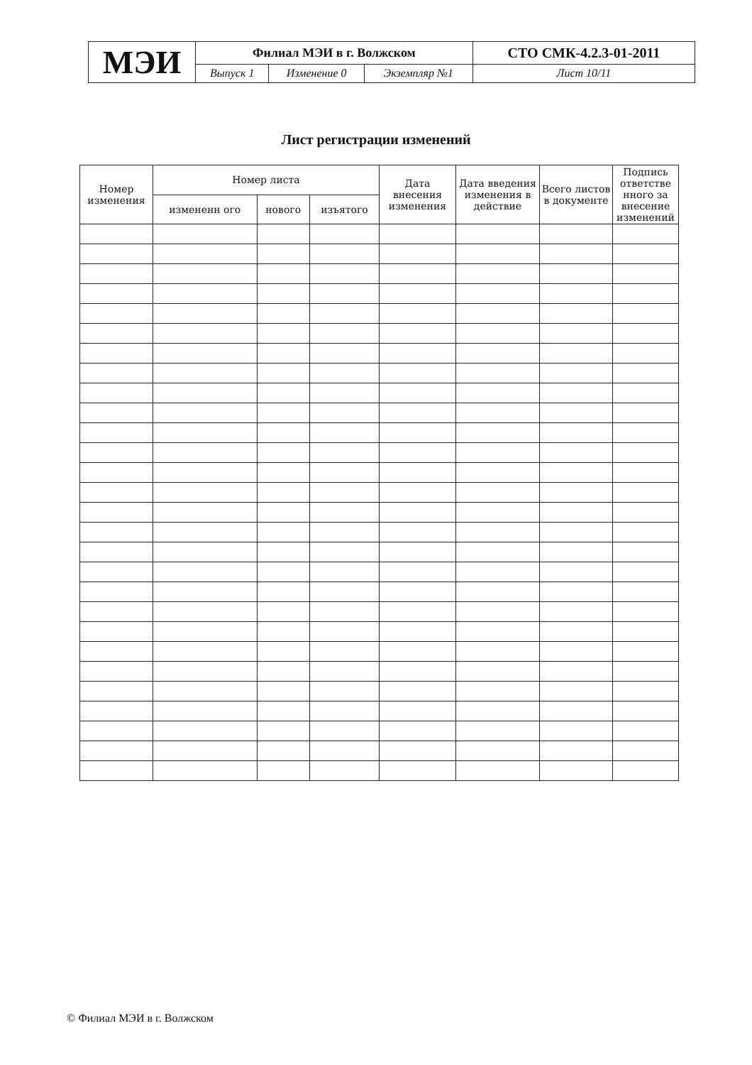| МЭИ | Филиал МЭИ в г. Волжском | | | СТО СМК-4.2.3-01-2011 |
| | Выпуск 1 | Изменение 0 | Экземпляр №1 | Лист 10/11 |
Лист регистрации изменений
| Номер изменения | Номер листа | | | Дата внесения изменения | Дата введения изменения в действие | Всего листов в документе | Подпись ответстве нного за внесение изменений |
| --- | --- | --- | --- | --- | --- | --- | --- |
| | измененн ого | нового | изъятого | | | | |
© Филиал МЭИ в г. Волжском